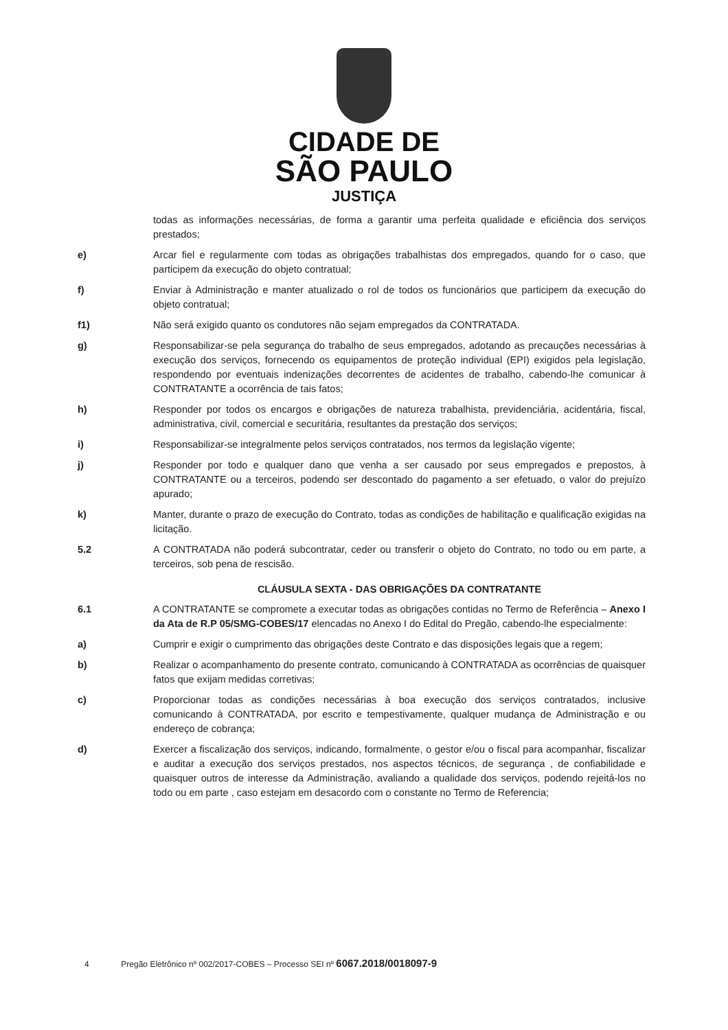CIDADE DE
SÃO PAULO
JUSTIÇA
todas as informações necessárias, de forma a garantir uma perfeita qualidade e eficiência dos serviços prestados;
e) Arcar fiel e regularmente com todas as obrigações trabalhistas dos empregados, quando for o caso, que participem da execução do objeto contratual;
f) Enviar à Administração e manter atualizado o rol de todos os funcionários que participem da execução do objeto contratual;
f1) Não será exigido quanto os condutores não sejam empregados da CONTRATADA.
g) Responsabilizar-se pela segurança do trabalho de seus empregados, adotando as precauções necessárias à execução dos serviços, fornecendo os equipamentos de proteção individual (EPI) exigidos pela legislação, respondendo por eventuais indenizações decorrentes de acidentes de trabalho, cabendo-lhe comunicar à CONTRATANTE a ocorrência de tais fatos;
h) Responder por todos os encargos e obrigações de natureza trabalhista, previdenciária, acidentária, fiscal, administrativa, civil, comercial e securitária, resultantes da prestação dos serviços;
i) Responsabilizar-se integralmente pelos serviços contratados, nos termos da legislação vigente;
j) Responder por todo e qualquer dano que venha a ser causado por seus empregados e prepostos, à CONTRATANTE ou a terceiros, podendo ser descontado do pagamento a ser efetuado, o valor do prejuízo apurado;
k) Manter, durante o prazo de execução do Contrato, todas as condições de habilitação e qualificação exigidas na licitação.
5.2 A CONTRATADA não poderá subcontratar, ceder ou transferir o objeto do Contrato, no todo ou em parte, a terceiros, sob pena de rescisão.
CLÁUSULA SEXTA - DAS OBRIGAÇÕES DA CONTRATANTE
6.1 A CONTRATANTE se compromete a executar todas as obrigações contidas no Termo de Referência – Anexo I da Ata de R.P 05/SMG-COBES/17 elencadas no Anexo I do Edital do Pregão, cabendo-lhe especialmente:
a) Cumprir e exigir o cumprimento das obrigações deste Contrato e das disposições legais que a regem;
b) Realizar o acompanhamento do presente contrato, comunicando à CONTRATADA as ocorrências de quaisquer fatos que exijam medidas corretivas;
c) Proporcionar todas as condições necessárias à boa execução dos serviços contratados, inclusive comunicando à CONTRATADA, por escrito e tempestivamente, qualquer mudança de Administração e ou endereço de cobrança;
d) Exercer a fiscalização dos serviços, indicando, formalmente, o gestor e/ou o fiscal para acompanhar, fiscalizar e auditar a execução dos serviços prestados, nos aspectos técnicos, de segurança , de confiabilidade e quaisquer outros de interesse da Administração, avaliando a qualidade dos serviços, podendo rejeitá-los no todo ou em parte , caso estejam em desacordo com o constante no Termo de Referencia;
4 Pregão Eletrônico nº 002/2017-COBES – Processo SEI nº 6067.2018/0018097-9